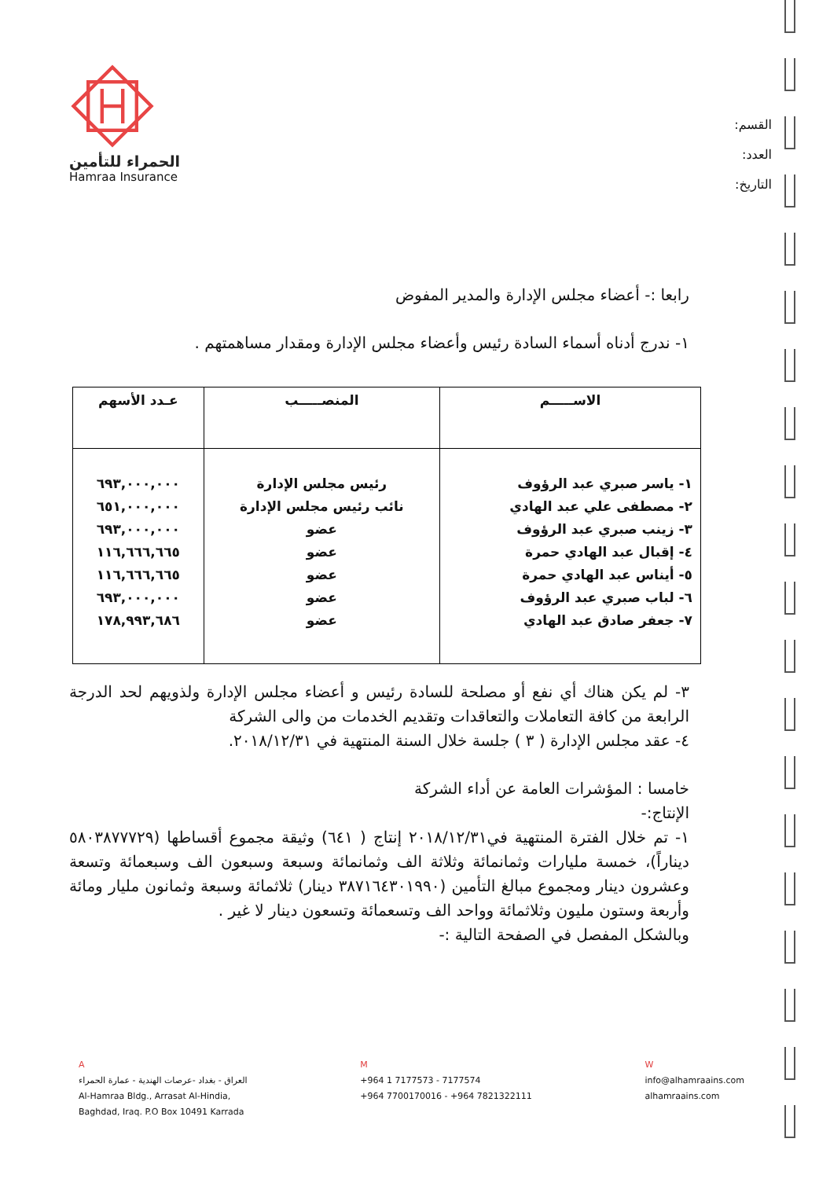القسم:
العدد:
التاريخ:
الحمراء للتأمين
Hamraa Insurance
رابعا :- أعضاء مجلس الإدارة والمدير المفوض
١- ندرج أدناه أسماء السادة رئيس وأعضاء مجلس الإدارة ومقدار مساهمتهم .
| الاســـــم | المنصـــــب | عـدد الأسهم |
| --- | --- | --- |
| ١- ياسر صبري عبد الرؤوف ٢- مصطفى علي عبد الهادي ٣- زينب صبري عبد الرؤوف ٤- إقبال عبد الهادي حمرة ٥- أيناس عبد الهادي حمرة ٦- لباب صبري عبد الرؤوف ٧- جعفر صادق عبد الهادي | رئيس مجلس الإدارة نائب رئيس مجلس الإدارة عضو عضو عضو عضو عضو | ٦٩٣,٠٠٠,٠٠٠ ٦٥١,٠٠٠,٠٠٠ ٦٩٣,٠٠٠,٠٠٠ ١١٦,٦٦٦,٦٦٥ ١١٦,٦٦٦,٦٦٥ ٦٩٣,٠٠٠,٠٠٠ ١٧٨,٩٩٣,٦٨٦ |
٣- لم يكن هناك أي نفع أو مصلحة للسادة رئيس و أعضاء مجلس الإدارة ولذويهم لحد الدرجة الرابعة من كافة التعاملات والتعاقدات وتقديم الخدمات من والى الشركة
٤- عقد مجلس الإدارة ( ٣ ) جلسة خلال السنة المنتهية في ٢٠١٨/١٢/٣١.
خامسا : المؤشرات العامة عن أداء الشركة
الإنتاج:-
١- تم خلال الفترة المنتهية في٢٠١٨/١٢/٣١ إنتاج ( ٦٤١) وثيقة مجموع أقساطها (٥٨٠٣٨٧٧٧٢٩ ديناراً)، خمسة مليارات وثمانمائة وثلاثة الف وثمانمائة وسبعة وسبعون الف وسبعمائة وتسعة وعشرون دينار ومجموع مبالغ التأمين (٣٨٧١٦٤٣٠١٩٩٠ دينار) ثلاثمائة وسبعة وثمانون مليار ومائة وأربعة وستون مليون وثلاثمائة وواحد الف وتسعمائة وتسعون دينار لا غير .
وبالشكل المفصل في الصفحة التالية :-
A
العراق - بغداد -عرصات الهندية - عمارة الحمراء
Al-Hamraa Bldg., Arrasat Al-Hindia,
Baghdad, Iraq. P.O Box 10491 Karrada
M
+964 1 7177573 - 7177574
+964 7700170016 - +964 7821322111
W
info@alhamraains.com
alhamraains.com